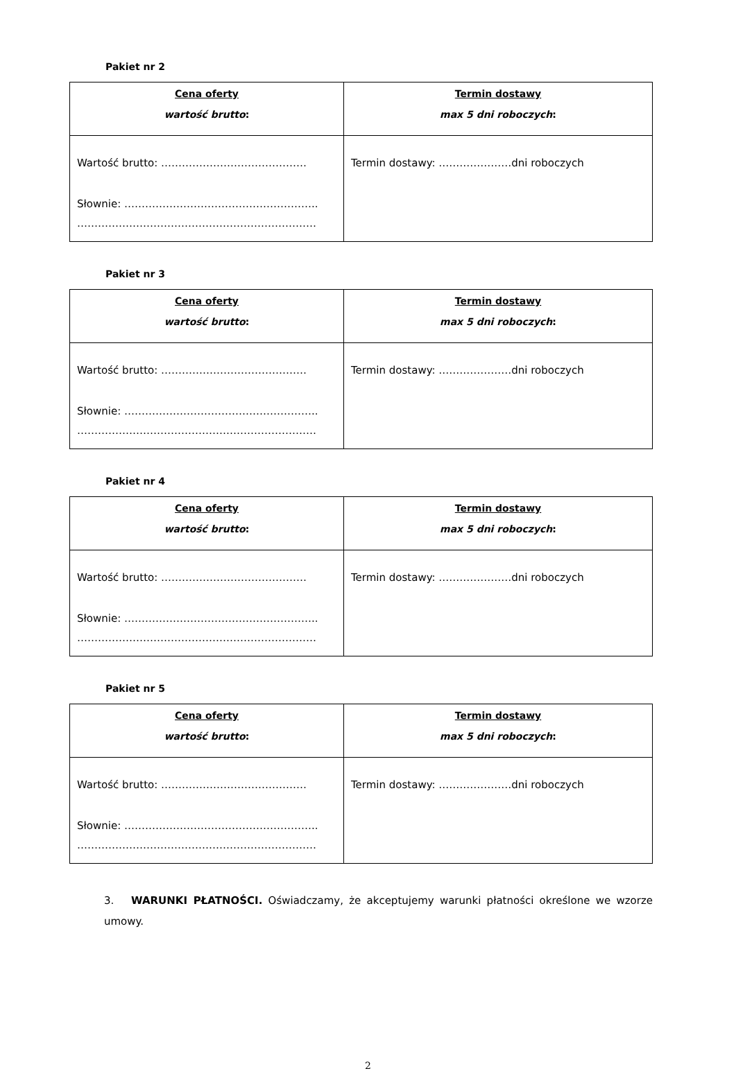Pakiet nr 2
| Cena oferty wartość brutto : | Termin dostawy max 5 dni roboczych : |
| --- | --- |
| Wartość brutto: …………………………………… Słownie: ……………………………………………….. …………………………………………………………… | Termin dostawy: …………………dni roboczych |
Pakiet nr 3
| Cena oferty wartość brutto : | Termin dostawy max 5 dni roboczych : |
| --- | --- |
| Wartość brutto: …………………………………… Słownie: ……………………………………………….. …………………………………………………………… | Termin dostawy: …………………dni roboczych |
Pakiet nr 4
| Cena oferty wartość brutto : | Termin dostawy max 5 dni roboczych : |
| --- | --- |
| Wartość brutto: …………………………………… Słownie: ……………………………………………….. …………………………………………………………… | Termin dostawy: …………………dni roboczych |
Pakiet nr 5
| Cena oferty wartość brutto : | Termin dostawy max 5 dni roboczych : |
| --- | --- |
| Wartość brutto: …………………………………… Słownie: ……………………………………………….. …………………………………………………………… | Termin dostawy: …………………dni roboczych |
3. WARUNKI PŁATNOŚCI. Oświadczamy, że akceptujemy warunki płatności określone we wzorze umowy.
2